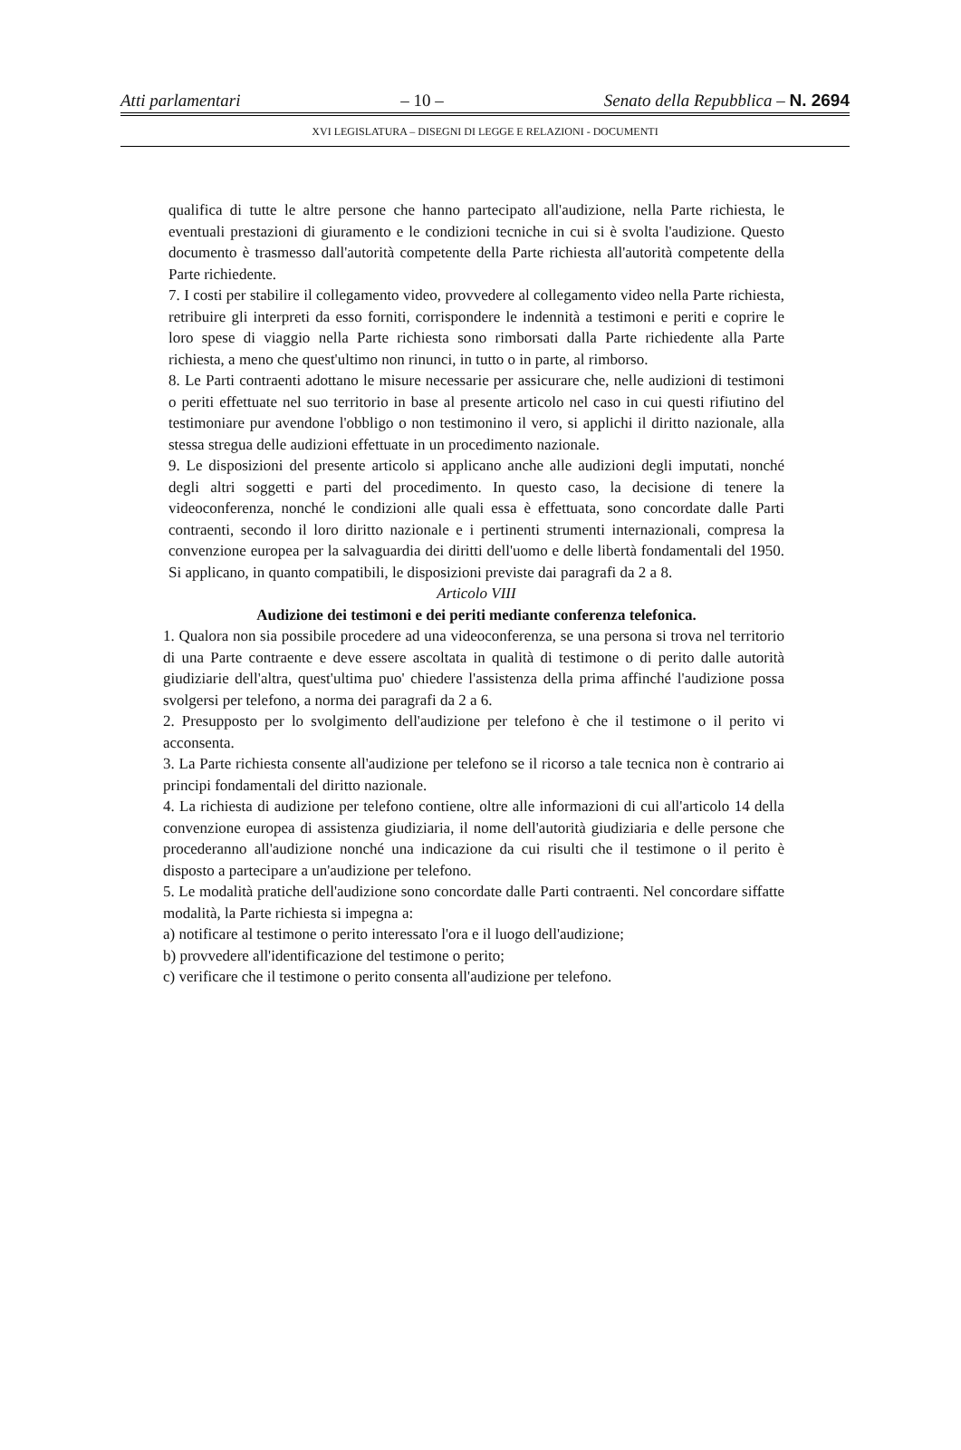Atti parlamentari – 10 – Senato della Repubblica – N. 2694
XVI LEGISLATURA – DISEGNI DI LEGGE E RELAZIONI - DOCUMENTI
qualifica di tutte le altre persone che hanno partecipato all'audizione, nella Parte richiesta, le eventuali prestazioni di giuramento e le condizioni tecniche in cui si è svolta l'audizione. Questo documento è trasmesso dall'autorità competente della Parte richiesta all'autorità competente della Parte richiedente.
7. I costi per stabilire il collegamento video, provvedere al collegamento video nella Parte richiesta, retribuire gli interpreti da esso forniti, corrispondere le indennità a testimoni e periti e coprire le loro spese di viaggio nella Parte richiesta sono rimborsati dalla Parte richiedente alla Parte richiesta, a meno che quest'ultimo non rinunci, in tutto o in parte, al rimborso.
8. Le Parti contraenti adottano le misure necessarie per assicurare che, nelle audizioni di testimoni o periti effettuate nel suo territorio in base al presente articolo nel caso in cui questi rifiutino del testimoniare pur avendone l'obbligo o non testimonino il vero, si applichi il diritto nazionale, alla stessa stregua delle audizioni effettuate in un procedimento nazionale.
9. Le disposizioni del presente articolo si applicano anche alle audizioni degli imputati, nonché degli altri soggetti e parti del procedimento. In questo caso, la decisione di tenere la videoconferenza, nonché le condizioni alle quali essa è effettuata, sono concordate dalle Parti contraenti, secondo il loro diritto nazionale e i pertinenti strumenti internazionali, compresa la convenzione europea per la salvaguardia dei diritti dell'uomo e delle libertà fondamentali del 1950. Si applicano, in quanto compatibili, le disposizioni previste dai paragrafi da 2 a 8.
Articolo VIII
Audizione dei testimoni e dei periti mediante conferenza telefonica.
1. Qualora non sia possibile procedere ad una videoconferenza, se una persona si trova nel territorio di una Parte contraente e deve essere ascoltata in qualità di testimone o di perito dalle autorità giudiziarie dell'altra, quest'ultima puo' chiedere l'assistenza della prima affinché l'audizione possa svolgersi per telefono, a norma dei paragrafi da 2 a 6.
2. Presupposto per lo svolgimento dell'audizione per telefono è che il testimone o il perito vi acconsenta.
3. La Parte richiesta consente all'audizione per telefono se il ricorso a tale tecnica non è contrario ai principi fondamentali del diritto nazionale.
4. La richiesta di audizione per telefono contiene, oltre alle informazioni di cui all'articolo 14 della convenzione europea di assistenza giudiziaria, il nome dell'autorità giudiziaria e delle persone che procederanno all'audizione nonché una indicazione da cui risulti che il testimone o il perito è disposto a partecipare a un'audizione per telefono.
5. Le modalità pratiche dell'audizione sono concordate dalle Parti contraenti. Nel concordare siffatte modalità, la Parte richiesta si impegna a:
a) notificare al testimone o perito interessato l'ora e il luogo dell'audizione;
b) provvedere all'identificazione del testimone o perito;
c) verificare che il testimone o perito consenta all'audizione per telefono.